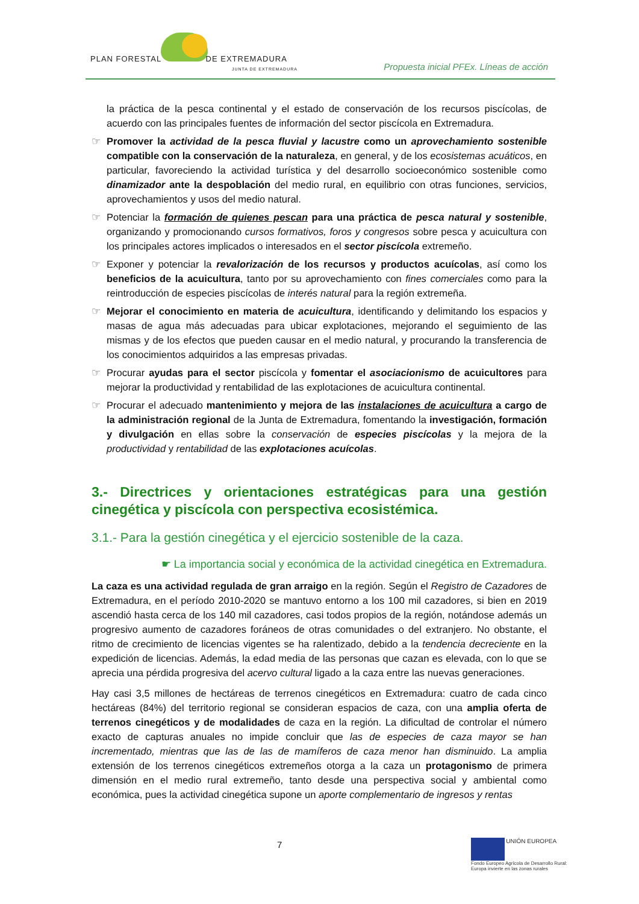PLAN FORESTAL DE EXTREMADURA
JUNTA DE EXTREMADURA
Propuesta inicial PFEx. Líneas de acción
la práctica de la pesca continental y el estado de conservación de los recursos piscícolas, de acuerdo con las principales fuentes de información del sector piscícola en Extremadura.
☞ Promover la actividad de la pesca fluvial y lacustre como un aprovechamiento sostenible compatible con la conservación de la naturaleza, en general, y de los ecosistemas acuáticos, en particular, favoreciendo la actividad turística y del desarrollo socioeconómico sostenible como dinamizador ante la despoblación del medio rural, en equilibrio con otras funciones, servicios, aprovechamientos y usos del medio natural.
☞ Potenciar la formación de quienes pescan para una práctica de pesca natural y sostenible, organizando y promocionando cursos formativos, foros y congresos sobre pesca y acuicultura con los principales actores implicados o interesados en el sector piscícola extremeño.
☞ Exponer y potenciar la revalorización de los recursos y productos acuícolas, así como los beneficios de la acuicultura, tanto por su aprovechamiento con fines comerciales como para la reintroducción de especies piscícolas de interés natural para la región extremeña.
☞ Mejorar el conocimiento en materia de acuicultura, identificando y delimitando los espacios y masas de agua más adecuadas para ubicar explotaciones, mejorando el seguimiento de las mismas y de los efectos que pueden causar en el medio natural, y procurando la transferencia de los conocimientos adquiridos a las empresas privadas.
☞ Procurar ayudas para el sector piscícola y fomentar el asociacionismo de acuicultores para mejorar la productividad y rentabilidad de las explotaciones de acuicultura continental.
☞ Procurar el adecuado mantenimiento y mejora de las instalaciones de acuicultura a cargo de la administración regional de la Junta de Extremadura, fomentando la investigación, formación y divulgación en ellas sobre la conservación de especies piscícolas y la mejora de la productividad y rentabilidad de las explotaciones acuícolas.
3.- Directrices y orientaciones estratégicas para una gestión cinegética y piscícola con perspectiva ecosistémica.
3.1.- Para la gestión cinegética y el ejercicio sostenible de la caza.
☛ La importancia social y económica de la actividad cinegética en Extremadura.
La caza es una actividad regulada de gran arraigo en la región. Según el Registro de Cazadores de Extremadura, en el período 2010-2020 se mantuvo entorno a los 100 mil cazadores, si bien en 2019 ascendió hasta cerca de los 140 mil cazadores, casi todos propios de la región, notándose además un progresivo aumento de cazadores foráneos de otras comunidades o del extranjero. No obstante, el ritmo de crecimiento de licencias vigentes se ha ralentizado, debido a la tendencia decreciente en la expedición de licencias. Además, la edad media de las personas que cazan es elevada, con lo que se aprecia una pérdida progresiva del acervo cultural ligado a la caza entre las nuevas generaciones.
Hay casi 3,5 millones de hectáreas de terrenos cinegéticos en Extremadura: cuatro de cada cinco hectáreas (84%) del territorio regional se consideran espacios de caza, con una amplia oferta de terrenos cinegéticos y de modalidades de caza en la región. La dificultad de controlar el número exacto de capturas anuales no impide concluir que las de especies de caza mayor se han incrementado, mientras que las de las de mamíferos de caza menor han disminuido. La amplia extensión de los terrenos cinegéticos extremeños otorga a la caza un protagonismo de primera dimensión en el medio rural extremeño, tanto desde una perspectiva social y ambiental como económica, pues la actividad cinegética supone un aporte complementario de ingresos y rentas
7
UNIÓN EUROPEA
Fondo Europeo Agrícola de Desarrollo Rural:
Europa invierte en las zonas rurales